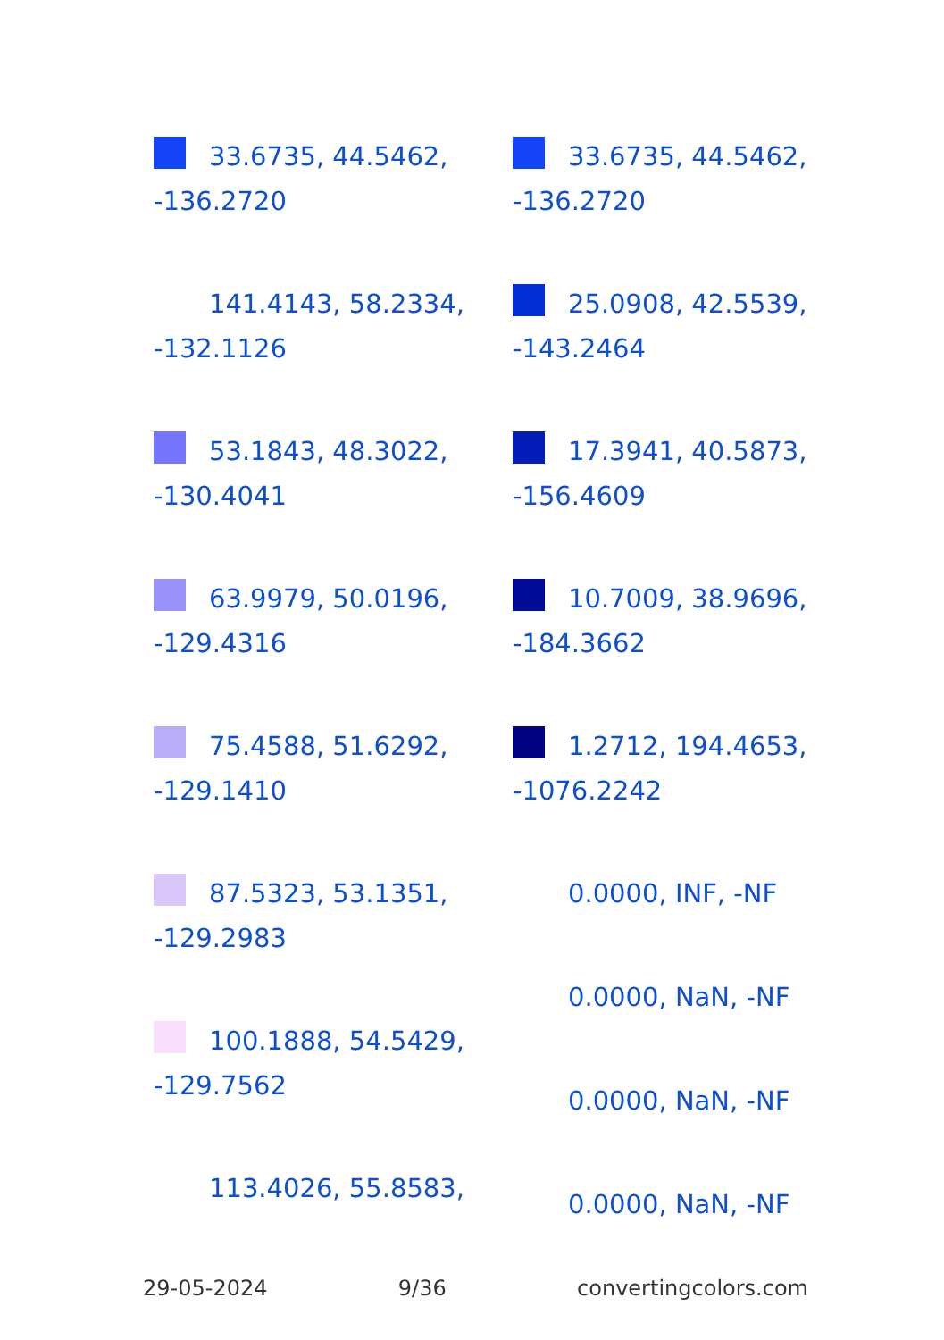33.6735, 44.5462, -136.2720
141.4143, 58.2334, -132.1126
53.1843, 48.3022, -130.4041
63.9979, 50.0196, -129.4316
75.4588, 51.6292, -129.1410
87.5323, 53.1351, -129.2983
100.1888, 54.5429, -129.7562
113.4026, 55.8583,
33.6735, 44.5462, -136.2720
25.0908, 42.5539, -143.2464
17.3941, 40.5873, -156.4609
10.7009, 38.9696, -184.3662
1.2712, 194.4653, -1076.2242
0.0000, INF, -NF
0.0000, NaN, -NF
0.0000, NaN, -NF
0.0000, NaN, -NF
29-05-2024 9/36 convertingcolors.com